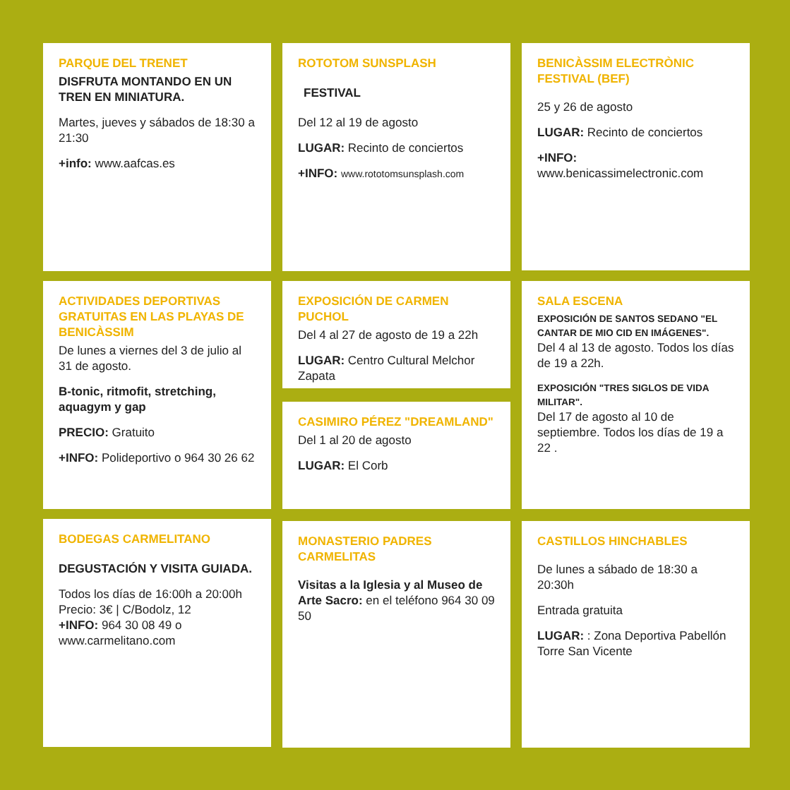PARQUE DEL TRENET
DISFRUTA MONTANDO EN UN TREN EN MINIATURA.
Martes, jueves y sábados de 18:30 a 21:30
+info: www.aafcas.es
ROTOTOM SUNSPLASH
FESTIVAL
Del 12 al 19 de agosto
LUGAR: Recinto de conciertos
+INFO: www.rototomsunsplash.com
BENICÀSSIM ELECTRÒNIC FESTIVAL (BEF)
25 y 26 de agosto
LUGAR: Recinto de conciertos
+INFO:
www.benicassimelectronic.com
ACTIVIDADES DEPORTIVAS GRATUITAS EN LAS PLAYAS DE BENICÀSSIM
De lunes a viernes del 3 de julio al 31 de agosto.
B-tonic, ritmofit, stretching, aquagym y gap
PRECIO: Gratuito
+INFO: Polideportivo o 964 30 26 62
EXPOSICIÓN DE CARMEN PUCHOL
Del 4 al 27 de agosto de 19 a 22h
LUGAR: Centro Cultural Melchor Zapata
CASIMIRO PÉREZ "DREAMLAND"
Del 1 al 20 de agosto
LUGAR: El Corb
SALA ESCENA
EXPOSICIÓN DE SANTOS SEDANO "EL CANTAR DE MIO CID EN IMÁGENES".
Del 4 al 13 de agosto. Todos los días de 19 a 22h.
EXPOSICIÓN "TRES SIGLOS DE VIDA MILITAR".
Del 17 de agosto al 10 de septiembre. Todos los días de 19 a 22 .
BODEGAS CARMELITANO
DEGUSTACIÓN Y VISITA GUIADA.
Todos los días de 16:00h a 20:00h
Precio: 3€ | C/Bodolz, 12
+INFO: 964 30 08 49 o
www.carmelitano.com
MONASTERIO PADRES CARMELITAS
Visitas a la Iglesia y al Museo de Arte Sacro: en el teléfono 964 30 09 50
CASTILLOS HINCHABLES
De lunes a sábado de 18:30 a 20:30h
Entrada gratuita
LUGAR: : Zona Deportiva Pabellón Torre San Vicente